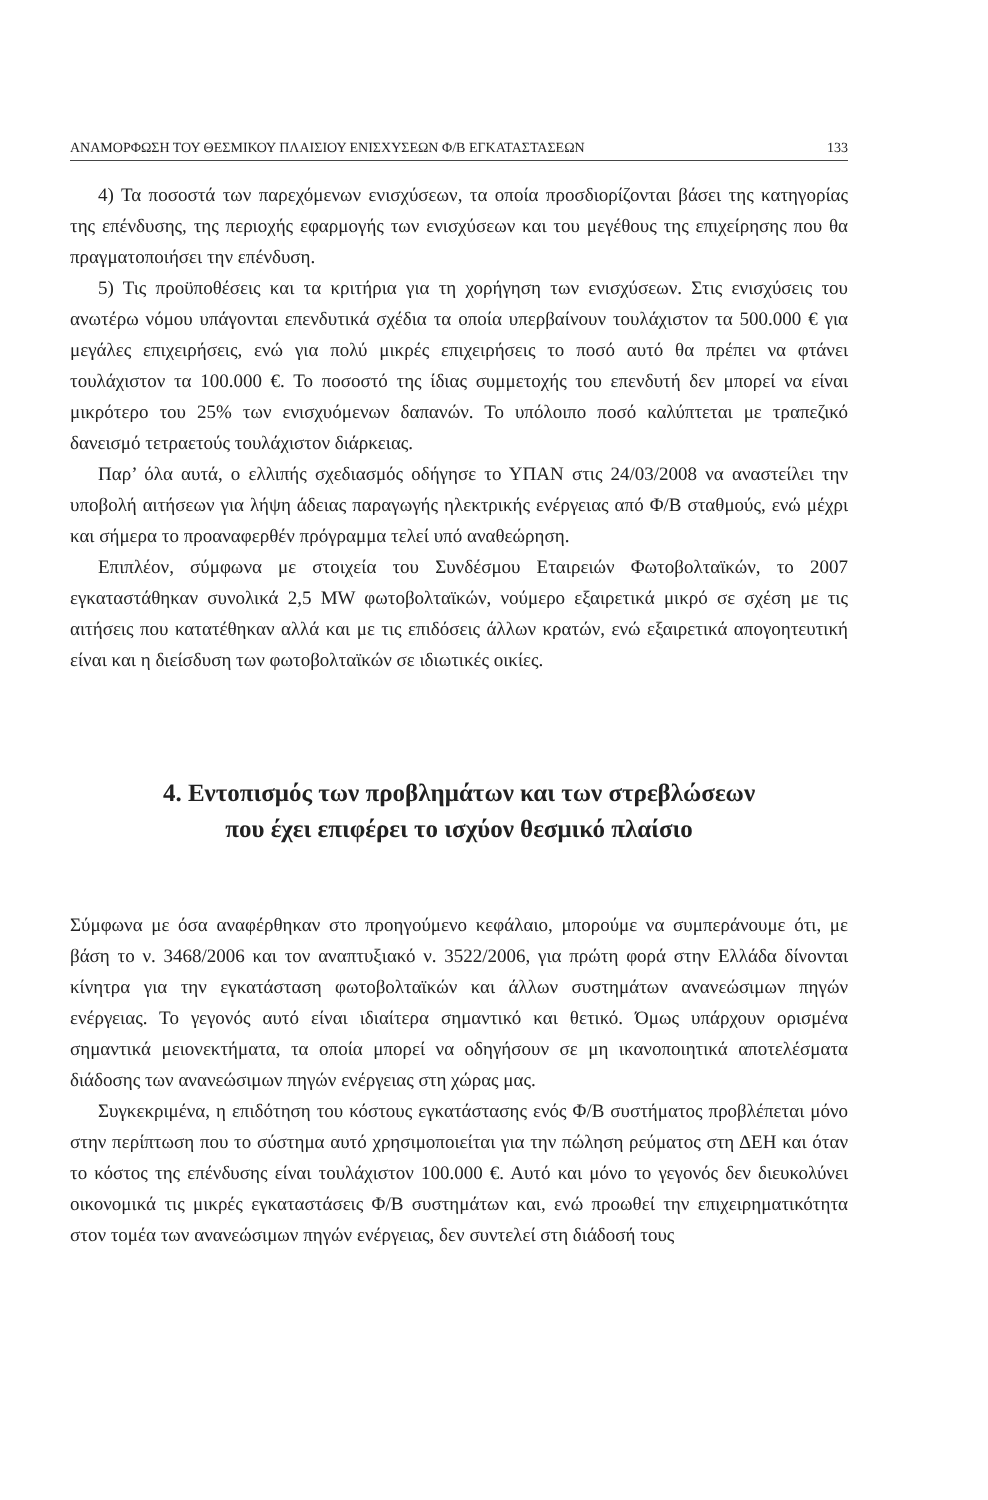ΑΝΑΜΟΡΦΩΣΗ ΤΟΥ ΘΕΣΜΙΚΟΥ ΠΛΑΙΣΙΟΥ ΕΝΙΣΧΥΣΕΩΝ Φ/Β ΕΓΚΑΤΑΣΤΑΣΕΩΝ 133
4) Τα ποσοστά των παρεχόμενων ενισχύσεων, τα οποία προσδιορίζονται βάσει της κατηγορίας της επένδυσης, της περιοχής εφαρμογής των ενισχύσεων και του μεγέθους της επιχείρησης που θα πραγματοποιήσει την επένδυση.
5) Τις προϋποθέσεις και τα κριτήρια για τη χορήγηση των ενισχύσεων. Στις ενισχύσεις του ανωτέρω νόμου υπάγονται επενδυτικά σχέδια τα οποία υπερβαίνουν τουλάχιστον τα 500.000 € για μεγάλες επιχειρήσεις, ενώ για πολύ μικρές επιχειρήσεις το ποσό αυτό θα πρέπει να φτάνει τουλάχιστον τα 100.000 €. Το ποσοστό της ίδιας συμμετοχής του επενδυτή δεν μπορεί να είναι μικρότερο του 25% των ενισχυόμενων δαπανών. Το υπόλοιπο ποσό καλύπτεται με τραπεζικό δανεισμό τετραετούς τουλάχιστον διάρκειας.
Παρ’ όλα αυτά, ο ελλιπής σχεδιασμός οδήγησε το ΥΠΑΝ στις 24/03/2008 να αναστείλει την υποβολή αιτήσεων για λήψη άδειας παραγωγής ηλεκτρικής ενέργειας από Φ/Β σταθμούς, ενώ μέχρι και σήμερα το προαναφερθέν πρόγραμμα τελεί υπό αναθεώρηση.
Επιπλέον, σύμφωνα με στοιχεία του Συνδέσμου Εταιρειών Φωτοβολταϊκών, το 2007 εγκαταστάθηκαν συνολικά 2,5 MW φωτοβολταϊκών, νούμερο εξαιρετικά μικρό σε σχέση με τις αιτήσεις που κατατέθηκαν αλλά και με τις επιδόσεις άλλων κρατών, ενώ εξαιρετικά απογοητευτική είναι και η διείσδυση των φωτοβολταϊκών σε ιδιωτικές οικίες.
4. Εντοπισμός των προβλημάτων και των στρεβλώσεων
που έχει επιφέρει το ισχύον θεσμικό πλαίσιο
Σύμφωνα με όσα αναφέρθηκαν στο προηγούμενο κεφάλαιο, μπορούμε να συμπεράνουμε ότι, με βάση το ν. 3468/2006 και τον αναπτυξιακό ν. 3522/2006, για πρώτη φορά στην Ελλάδα δίνονται κίνητρα για την εγκατάσταση φωτοβολταϊκών και άλλων συστημάτων ανανεώσιμων πηγών ενέργειας. Το γεγονός αυτό είναι ιδιαίτερα σημαντικό και θετικό. Όμως υπάρχουν ορισμένα σημαντικά μειονεκτήματα, τα οποία μπορεί να οδηγήσουν σε μη ικανοποιητικά αποτελέσματα διάδοσης των ανανεώσιμων πηγών ενέργειας στη χώρας μας.
Συγκεκριμένα, η επιδότηση του κόστους εγκατάστασης ενός Φ/Β συστήματος προβλέπεται μόνο στην περίπτωση που το σύστημα αυτό χρησιμοποιείται για την πώληση ρεύματος στη ΔΕΗ και όταν το κόστος της επένδυσης είναι τουλάχιστον 100.000 €. Αυτό και μόνο το γεγονός δεν διευκολύνει οικονομικά τις μικρές εγκαταστάσεις Φ/Β συστημάτων και, ενώ προωθεί την επιχειρηματικότητα στον τομέα των ανανεώσιμων πηγών ενέργειας, δεν συντελεί στη διάδοσή τους